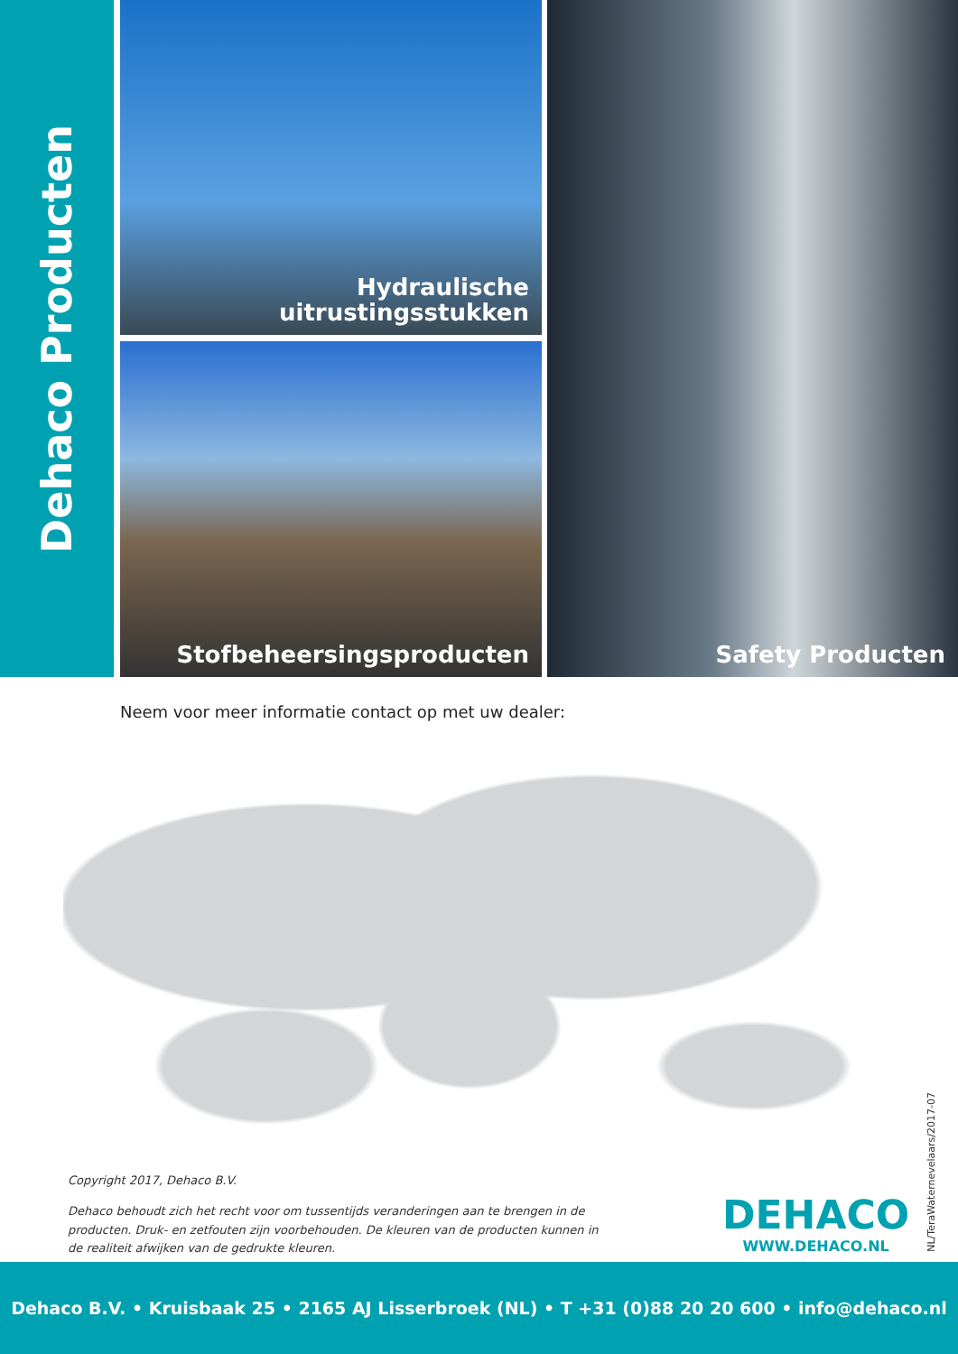Dehaco Producten
Hydraulische
uitrustingsstukken
Stofbeheersingsproducten
Safety Producten
Neem voor meer informatie contact op met uw dealer:
Copyright 2017, Dehaco B.V.
Dehaco behoudt zich het recht voor om tussentijds veranderingen aan te brengen in de producten. Druk- en zetfouten zijn voorbehouden. De kleuren van de producten kunnen in de realiteit afwijken van de gedrukte kleuren.
DEHACO
WWW.DEHACO.NL
NL/TeraWaternevelaars/2017-07
Dehaco B.V. • Kruisbaak 25 • 2165 AJ Lisserbroek (NL) • T +31 (0)88 20 20 600 • info@dehaco.nl